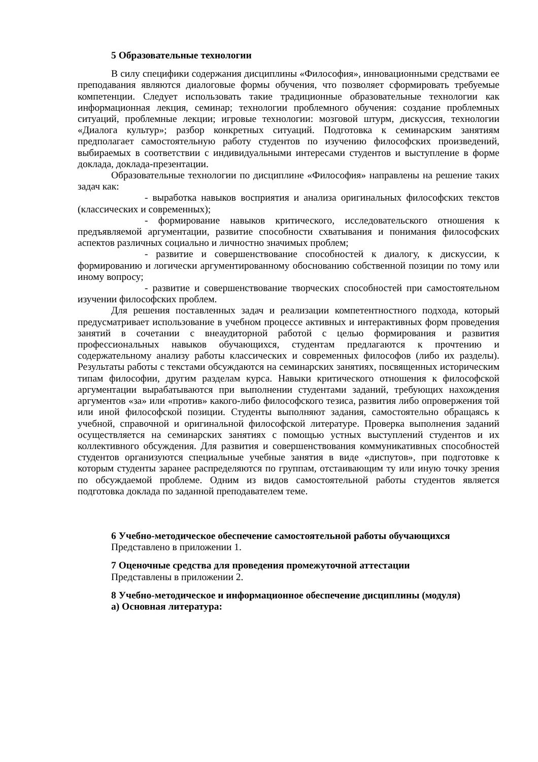5 Образовательные технологии
В силу специфики содержания дисциплины «Философия», инновационными средствами ее преподавания являются диалоговые формы обучения, что позволяет сформировать требуемые компетенции. Следует использовать такие традиционные образовательные технологии как информационная лекция, семинар; технологии проблемного обучения: создание проблемных ситуаций, проблемные лекции; игровые технологии: мозговой штурм, дискуссия, технологии «Диалога культур»; разбор конкретных ситуаций. Подготовка к семинарским занятиям предполагает самостоятельную работу студентов по изучению философских произведений, выбираемых в соответствии с индивидуальными интересами студентов и выступление в форме доклада, доклада-презентации.
Образовательные технологии по дисциплине «Философия» направлены на решение таких задач как:
- выработка навыков восприятия и анализа оригинальных философских текстов (классических и современных);
- формирование навыков критического, исследовательского отношения к предъявляемой аргументации, развитие способности схватывания и понимания философских аспектов различных социально и личностно значимых проблем;
- развитие и совершенствование способностей к диалогу, к дискуссии, к формированию и логически аргументированному обоснованию собственной позиции по тому или иному вопросу;
- развитие и совершенствование творческих способностей при самостоятельном изучении философских проблем.
Для решения поставленных задач и реализации компетентностного подхода, который предусматривает использование в учебном процессе активных и интерактивных форм проведения занятий в сочетании с внеаудиторной работой с целью формирования и развития профессиональных навыков обучающихся, студентам предлагаются к прочтению и содержательному анализу работы классических и современных философов (либо их разделы). Результаты работы с текстами обсуждаются на семинарских занятиях, посвященных историческим типам философии, другим разделам курса. Навыки критического отношения к философской аргументации вырабатываются при выполнении студентами заданий, требующих нахождения аргументов «за» или «против» какого-либо философского тезиса, развития либо опровержения той или иной философской позиции. Студенты выполняют задания, самостоятельно обращаясь к учебной, справочной и оригинальной философской литературе. Проверка выполнения заданий осуществляется на семинарских занятиях с помощью устных выступлений студентов и их коллективного обсуждения. Для развития и совершенствования коммуникативных способностей студентов организуются специальные учебные занятия в виде «диспутов», при подготовке к которым студенты заранее распределяются по группам, отстаивающим ту или иную точку зрения по обсуждаемой проблеме. Одним из видов самостоятельной работы студентов является подготовка доклада по заданной преподавателем теме.
6 Учебно-методическое обеспечение самостоятельной работы обучающихся
Представлено в приложении 1.
7 Оценочные средства для проведения промежуточной аттестации
Представлены в приложении 2.
8 Учебно-методическое и информационное обеспечение дисциплины (модуля)
а) Основная литература: